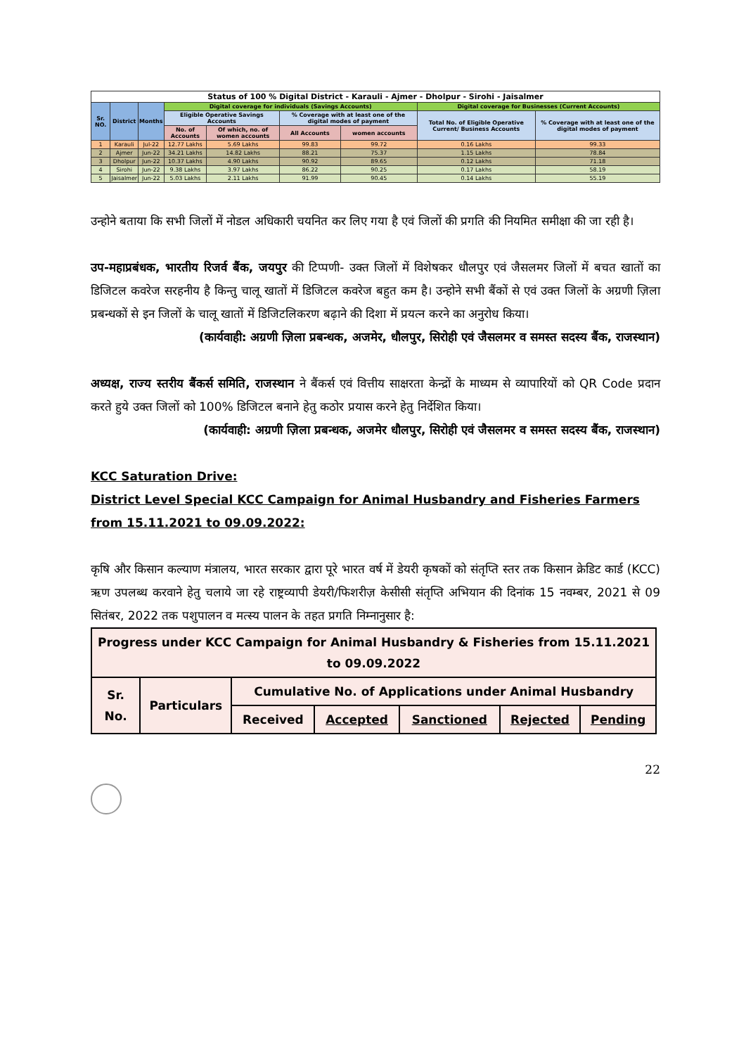| Status of 100 % Digital District - Karauli - Ajmer - Dholpur - Sirohi - Jaisalmer | | | | | | | | |
| --- | --- | --- | --- | --- | --- | --- | --- | --- |
| Sr. NO. | District | Months | Digital coverage for individuals (Savings Accounts) | | | | Digital coverage for Businesses (Current Accounts) | |
| | | | Eligible Operative Savings Accounts | | % Coverage with at least one of the digital modes of payment | | Total No. of Eligible Operative Current/ Business Accounts | % Coverage with at least one of the digital modes of payment |
| | | | No. of Accounts | Of which, no. of women accounts | All Accounts | women accounts | | |
| 1 | Karauli | Jul-22 | 12.77 Lakhs | 5.69 Lakhs | 99.83 | 99.72 | 0.16 Lakhs | 99.33 |
| 2 | Ajmer | Jun-22 | 34.21 Lakhs | 14.82 Lakhs | 88.21 | 75.37 | 1.15 Lakhs | 78.84 |
| 3 | Dholpur | Jun-22 | 10.37 Lakhs | 4.90 Lakhs | 90.92 | 89.65 | 0.12 Lakhs | 71.18 |
| 4 | Sirohi | Jun-22 | 9.38 Lakhs | 3.97 Lakhs | 86.22 | 90.25 | 0.17 Lakhs | 58.19 |
| 5 | Jaisalmer | Jun-22 | 5.03 Lakhs | 2.11 Lakhs | 91.99 | 90.45 | 0.14 Lakhs | 55.19 |
उन्होने बताया कि सभी जिलों में नोडल अधिकारी चयनित कर लिए गया है एवं जिलों की प्रगति की नियमित समीक्षा की जा रही है।
उप-महाप्रबंधक, भारतीय रिजर्व बैंक, जयपुर की टिप्पणी- उक्त जिलों में विशेषकर धौलपुर एवं जैसलमर जिलों में बचत खातों का डिजिटल कवरेज सरहनीय है किन्तु चालू खातों में डिजिटल कवरेज बहुत कम है। उन्होने सभी बैंकों से एवं उक्त जिलों के अग्रणी ज़िला प्रबन्धकों से इन जिलों के चालू खातों में डिजिटलिकरण बढ़ाने की दिशा में प्रयत्न करने का अनुरोध किया।
(कार्यवाही: अग्रणी ज़िला प्रबन्धक, अजमेर, धौलपुर, सिरोही एवं जैसलमर व समस्त सदस्य बैंक, राजस्थान)
अध्यक्ष, राज्य स्तरीय बैंकर्स समिति, राजस्थान ने बैंकर्स एवं वित्तीय साक्षरता केन्द्रों के माध्यम से व्यापारियों को QR Code प्रदान करते हुये उक्त जिलों को 100% डिजिटल बनाने हेतु कठोर प्रयास करने हेतु निर्देशित किया।
(कार्यवाही: अग्रणी ज़िला प्रबन्धक, अजमेर धौलपुर, सिरोही एवं जैसलमर व समस्त सदस्य बैंक, राजस्थान)
KCC Saturation Drive:
District Level Special KCC Campaign for Animal Husbandry and Fisheries Farmers from 15.11.2021 to 09.09.2022:
कृषि और किसान कल्याण मंत्रालय, भारत सरकार द्वारा पूरे भारत वर्ष में डेयरी कृषकों को संतृप्ति स्तर तक किसान क्रेडिट कार्ड (KCC) ऋण उपलब्ध करवाने हेतु चलाये जा रहे राष्ट्रव्यापी डेयरी/फिशरीज़ केसीसी संतृप्ति अभियान की दिनांक 15 नवम्बर, 2021 से 09 सितंबर, 2022 तक पशुपालन व मत्स्य पालन के तहत प्रगति निम्नानुसार है:
| Progress under KCC Campaign for Animal Husbandry & Fisheries from 15.11.2021 to 09.09.2022 | | | | | | |
| Sr. No. | Particulars | Cumulative No. of Applications under Animal Husbandry | | | | |
| | | Received | Accepted | Sanctioned | Rejected | Pending |
22